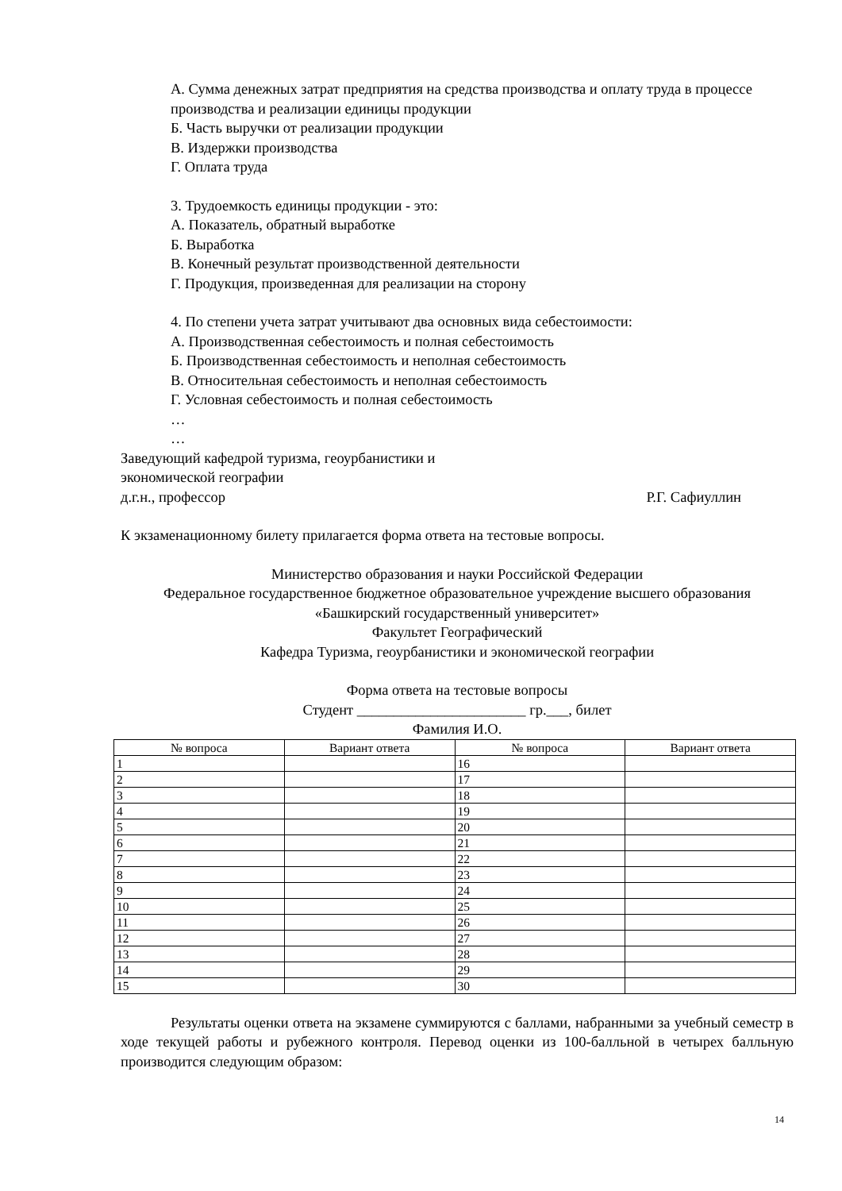А. Сумма денежных затрат предприятия на средства производства и оплату труда в процессе производства и реализации единицы продукции
Б. Часть выручки от реализации продукции
В. Издержки производства
Г. Оплата труда
3. Трудоемкость единицы продукции - это:
А. Показатель, обратный выработке
Б. Выработка
В. Конечный результат производственной деятельности
Г. Продукция, произведенная для реализации на сторону
4. По степени учета затрат учитывают два основных вида себестоимости:
А. Производственная себестоимость и полная себестоимость
Б. Производственная себестоимость и неполная себестоимость
В. Относительная себестоимость и неполная себестоимость
Г. Условная себестоимость и полная себестоимость
…
…
Заведующий кафедрой туризма, геоурбанистики и
экономической географии
д.г.н., профессор Р.Г. Сафиуллин
К экзаменационному билету прилагается форма ответа на тестовые вопросы.
Министерство образования и науки Российской Федерации
Федеральное государственное бюджетное образовательное учреждение высшего образования «Башкирский государственный университет»
Факультет Географический
Кафедра Туризма, геоурбанистики и экономической географии
Форма ответа на тестовые вопросы
Студент _______________________ гр.___, билет
Фамилия И.О.
| № вопроса | Вариант ответа | № вопроса | Вариант ответа |
| --- | --- | --- | --- |
| 1 | | 16 | |
| 2 | | 17 | |
| 3 | | 18 | |
| 4 | | 19 | |
| 5 | | 20 | |
| 6 | | 21 | |
| 7 | | 22 | |
| 8 | | 23 | |
| 9 | | 24 | |
| 10 | | 25 | |
| 11 | | 26 | |
| 12 | | 27 | |
| 13 | | 28 | |
| 14 | | 29 | |
| 15 | | 30 | |
Результаты оценки ответа на экзамене суммируются с баллами, набранными за учебный семестр в ходе текущей работы и рубежного контроля. Перевод оценки из 100-балльной в четырех балльную производится следующим образом:
14